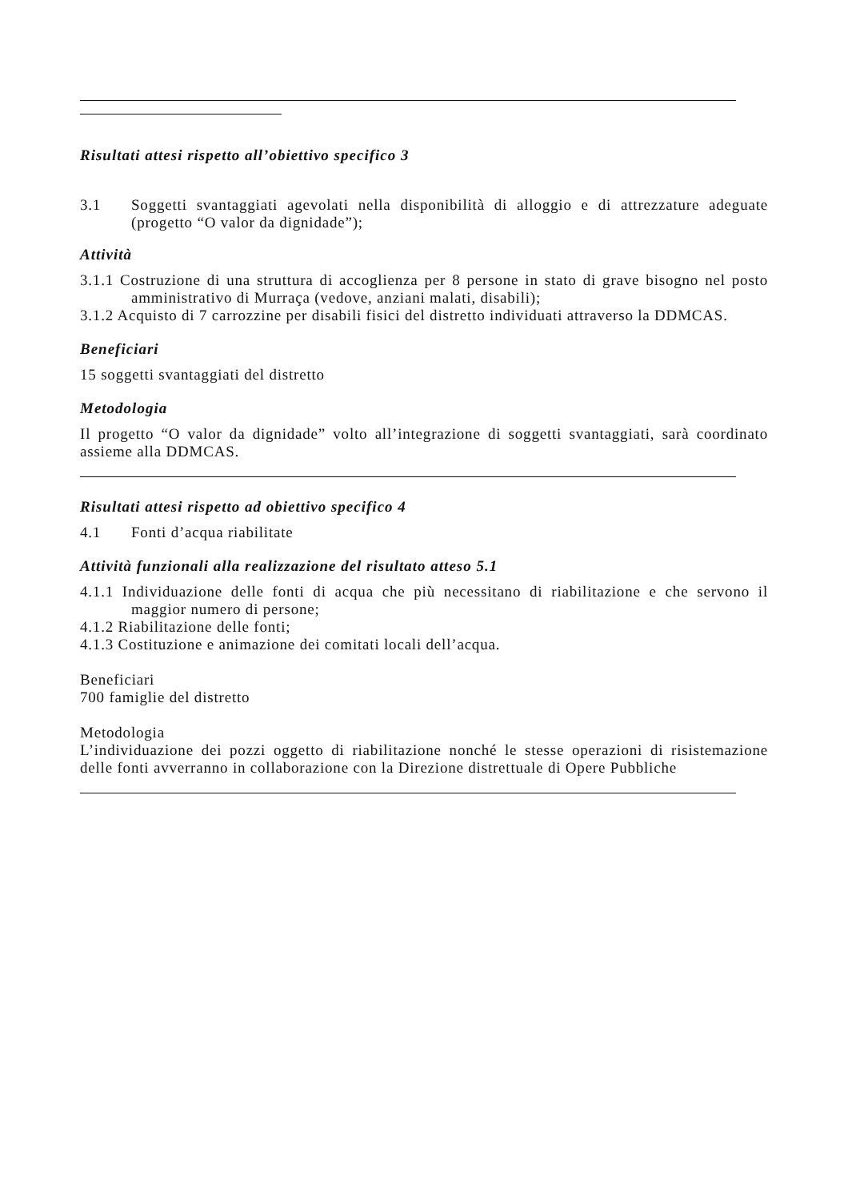Risultati attesi rispetto all’obiettivo specifico 3
3.1 Soggetti svantaggiati agevolati nella disponibilità di alloggio e di attrezzature adeguate (progetto “O valor da dignidade”);
Attività
3.1.1 Costruzione di una struttura di accoglienza per 8 persone in stato di grave bisogno nel posto amministrativo di Murraça (vedove, anziani malati, disabili);
3.1.2 Acquisto di 7 carrozzine per disabili fisici del distretto individuati attraverso la DDMCAS.
Beneficiari
15 soggetti svantaggiati del distretto
Metodologia
Il progetto “O valor da dignidade” volto all’integrazione di soggetti svantaggiati, sarà coordinato assieme alla DDMCAS.
Risultati attesi rispetto ad obiettivo specifico 4
4.1 Fonti d’acqua riabilitate
Attività funzionali alla realizzazione del risultato atteso 5.1
4.1.1 Individuazione delle fonti di acqua che più necessitano di riabilitazione e che servono il maggior numero di persone;
4.1.2 Riabilitazione delle fonti;
4.1.3 Costituzione e animazione dei comitati locali dell’acqua.
Beneficiari
700 famiglie del distretto
Metodologia
L’individuazione dei pozzi oggetto di riabilitazione nonché le stesse operazioni di risistemazione delle fonti avverranno in collaborazione con la Direzione distrettuale di Opere Pubbliche